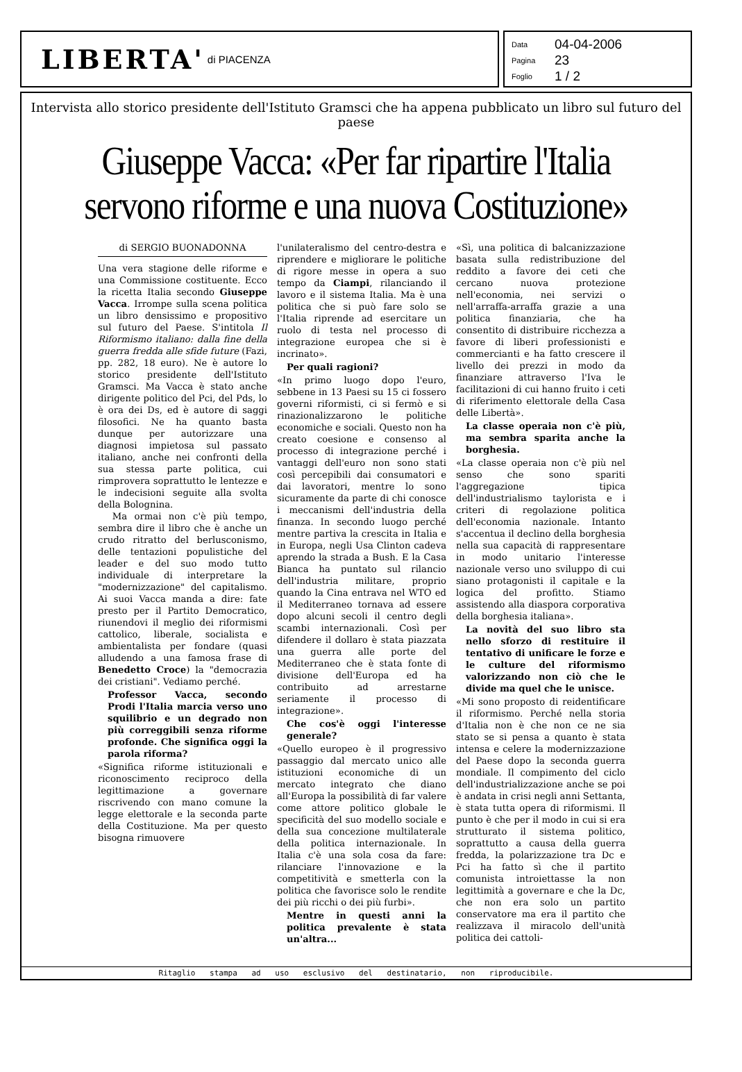LIBERTA' di PIACENZA
Data 04-04-2006
Pagina 23
Foglio 1 / 2
Intervista allo storico presidente dell'Istituto Gramsci che ha appena pubblicato un libro sul futuro del paese
Giuseppe Vacca: «Per far ripartire l'Italia servono riforme e una nuova Costituzione»
di SERGIO BUONADONNA
Una vera stagione delle riforme e una Commissione costituente. Ecco la ricetta Italia secondo Giuseppe Vacca. Irrompe sulla scena politica un libro densissimo e propositivo sul futuro del Paese. S'intitola Il Riformismo italiano: dalla fine della guerra fredda alle sfide future (Fazi, pp. 282, 18 euro). Ne è autore lo storico presidente dell'Istituto Gramsci. Ma Vacca è stato anche dirigente politico del Pci, del Pds, lo è ora dei Ds, ed è autore di saggi filosofici. Ne ha quanto basta dunque per autorizzare una diagnosi impietosa sul passato italiano, anche nei confronti della sua stessa parte politica, cui rimprovera soprattutto le lentezze e le indecisioni seguite alla svolta della Bolognina.
Ma ormai non c'è più tempo, sembra dire il libro che è anche un crudo ritratto del berlusconismo, delle tentazioni populistiche del leader e del suo modo tutto individuale di interpretare la "modernizzazione" del capitalismo. Ai suoi Vacca manda a dire: fate presto per il Partito Democratico, riunendovi il meglio dei riformismi cattolico, liberale, socialista e ambientalista per fondare (quasi alludendo a una famosa frase di Benedetto Croce) la "democrazia dei cristiani". Vediamo perché.
Professor Vacca, secondo Prodi l'Italia marcia verso uno squilibrio e un degrado non più correggibili senza riforme profonde. Che significa oggi la parola riforma?
«Significa riforme istituzionali e riconoscimento reciproco della legittimazione a governare riscrivendo con mano comune la legge elettorale e la seconda parte della Costituzione. Ma per questo bisogna rimuovere
l'unilateralismo del centro-destra e riprendere e migliorare le politiche di rigore messe in opera a suo tempo da Ciampi, rilanciando il lavoro e il sistema Italia. Ma è una politica che si può fare solo se l'Italia riprende ad esercitare un ruolo di testa nel processo di integrazione europea che si è incrinato».
Per quali ragioni?
«In primo luogo dopo l'euro, sebbene in 13 Paesi su 15 ci fossero governi riformisti, ci si fermò e si rinazionalizzarono le politiche economiche e sociali. Questo non ha creato coesione e consenso al processo di integrazione perché i vantaggi dell'euro non sono stati così percepibili dai consumatori e dai lavoratori, mentre lo sono sicuramente da parte di chi conosce i meccanismi dell'industria della finanza. In secondo luogo perché mentre partiva la crescita in Italia e in Europa, negli Usa Clinton cadeva aprendo la strada a Bush. E la Casa Bianca ha puntato sul rilancio dell'industria militare, proprio quando la Cina entrava nel WTO ed il Mediterraneo tornava ad essere dopo alcuni secoli il centro degli scambi internazionali. Così per difendere il dollaro è stata piazzata una guerra alle porte del Mediterraneo che è stata fonte di divisione dell'Europa ed ha contribuito ad arrestarne seriamente il processo di integrazione».
Che cos'è oggi l'interesse generale?
«Quello europeo è il progressivo passaggio dal mercato unico alle istituzioni economiche di un mercato integrato che diano all'Europa la possibilità di far valere come attore politico globale le specificità del suo modello sociale e della sua concezione multilaterale della politica internazionale. In Italia c'è una sola cosa da fare: rilanciare l'innovazione e la competitività e smetterla con la politica che favorisce solo le rendite dei più ricchi o dei più furbi».
Mentre in questi anni la politica prevalente è stata un'altra...
«Sì, una politica di balcanizzazione basata sulla redistribuzione del reddito a favore dei ceti che cercano nuova protezione nell'economia, nei servizi o nell'arraffa-arraffa grazie a una politica finanziaria, che ha consentito di distribuire ricchezza a favore di liberi professionisti e commercianti e ha fatto crescere il livello dei prezzi in modo da finanziare attraverso l'Iva le facilitazioni di cui hanno fruito i ceti di riferimento elettorale della Casa delle Libertà».
La classe operaia non c'è più, ma sembra sparita anche la borghesia.
«La classe operaia non c'è più nel senso che sono spariti l'aggregazione tipica dell'industrialismo taylorista e i criteri di regolazione politica dell'economia nazionale. Intanto s'accentua il declino della borghesia nella sua capacità di rappresentare in modo unitario l'interesse nazionale verso uno sviluppo di cui siano protagonisti il capitale e la logica del profitto. Stiamo assistendo alla diaspora corporativa della borghesia italiana».
La novità del suo libro sta nello sforzo di restituire il tentativo di unificare le forze e le culture del riformismo valorizzando non ciò che le divide ma quel che le unisce.
«Mi sono proposto di reidentificare il riformismo. Perché nella storia d'Italia non è che non ce ne sia stato se si pensa a quanto è stata intensa e celere la modernizzazione del Paese dopo la seconda guerra mondiale. Il compimento del ciclo dell'industrializzazione anche se poi è andata in crisi negli anni Settanta, è stata tutta opera di riformismi. Il punto è che per il modo in cui si era strutturato il sistema politico, soprattutto a causa della guerra fredda, la polarizzazione tra Dc e Pci ha fatto sì che il partito comunista introiettasse la non legittimità a governare e che la Dc, che non era solo un partito conservatore ma era il partito che realizzava il miracolo dell'unità politica dei cattoli-
Ritaglio stampa ad uso esclusivo del destinatario, non riproducibile.